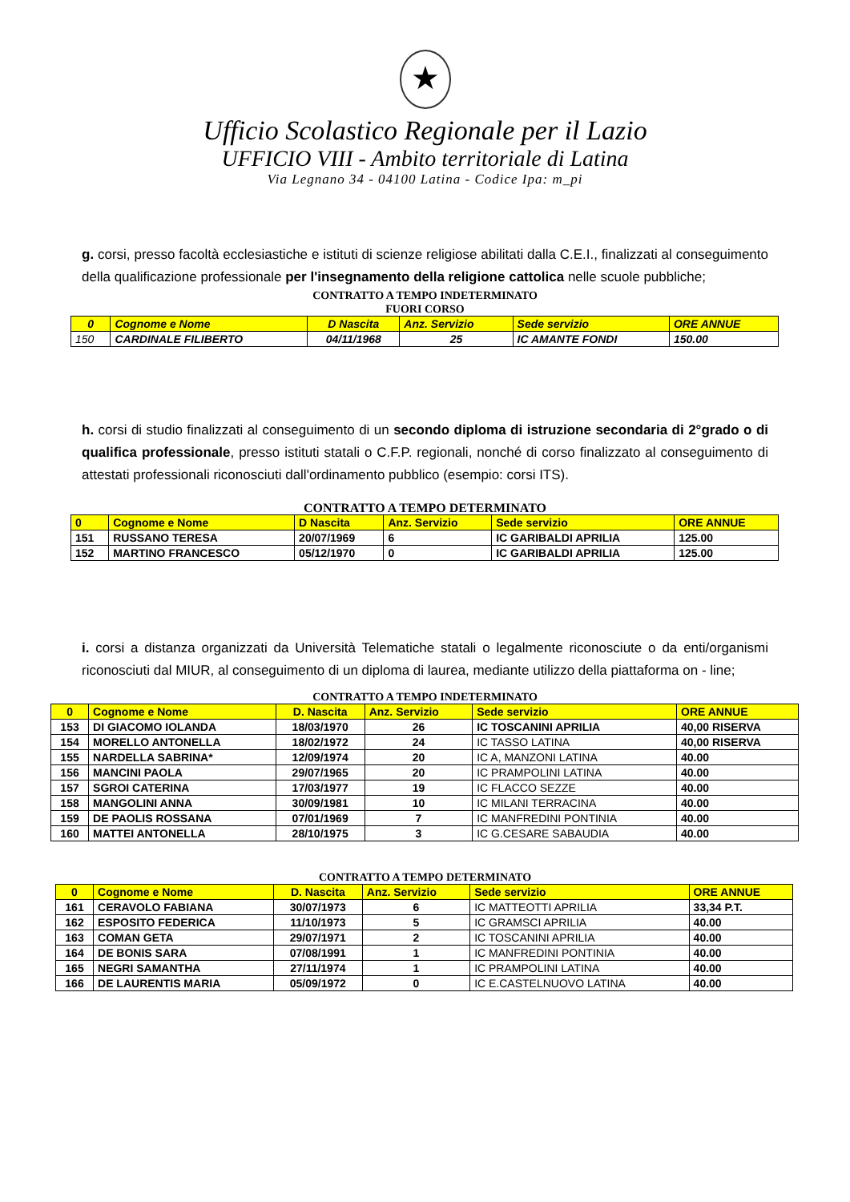★
Ufficio Scolastico Regionale per il Lazio
UFFICIO VIII - Ambito territoriale di Latina
Via Legnano 34 - 04100 Latina - Codice Ipa: m_pi
g. corsi, presso facoltà ecclesiastiche e istituti di scienze religiose abilitati dalla C.E.I., finalizzati al conseguimento della qualificazione professionale per l'insegnamento della religione cattolica nelle scuole pubbliche;
CONTRATTO A TEMPO INDETERMINATO
FUORI CORSO
| 0 | Cognome e Nome | D Nascita | Anz. Servizio | Sede servizio | ORE ANNUE |
| --- | --- | --- | --- | --- | --- |
| 150 | CARDINALE FILIBERTO | 04/11/1968 | 25 | IC AMANTE FONDI | 150.00 |
h. corsi di studio finalizzati al conseguimento di un secondo diploma di istruzione secondaria di 2°grado o di qualifica professionale, presso istituti statali o C.F.P. regionali, nonché di corso finalizzato al conseguimento di attestati professionali riconosciuti dall'ordinamento pubblico (esempio: corsi ITS).
CONTRATTO A TEMPO DETERMINATO
| 0 | Cognome e Nome | D Nascita | Anz. Servizio | Sede servizio | ORE ANNUE |
| --- | --- | --- | --- | --- | --- |
| 151 | RUSSANO TERESA | 20/07/1969 | 6 | IC GARIBALDI APRILIA | 125.00 |
| 152 | MARTINO FRANCESCO | 05/12/1970 | 0 | IC GARIBALDI APRILIA | 125.00 |
i. corsi a distanza organizzati da Università Telematiche statali o legalmente riconosciute o da enti/organismi riconosciuti dal MIUR, al conseguimento di un diploma di laurea, mediante utilizzo della piattaforma on - line;
CONTRATTO A TEMPO INDETERMINATO
| 0 | Cognome e Nome | D. Nascita | Anz. Servizio | Sede servizio | ORE ANNUE |
| --- | --- | --- | --- | --- | --- |
| 153 | DI GIACOMO IOLANDA | 18/03/1970 | 26 | IC TOSCANINI APRILIA | 40,00 RISERVA |
| 154 | MORELLO ANTONELLA | 18/02/1972 | 24 | IC TASSO LATINA | 40,00 RISERVA |
| 155 | NARDELLA SABRINA* | 12/09/1974 | 20 | IC A, MANZONI LATINA | 40.00 |
| 156 | MANCINI PAOLA | 29/07/1965 | 20 | IC PRAMPOLINI LATINA | 40.00 |
| 157 | SGROI CATERINA | 17/03/1977 | 19 | IC FLACCO SEZZE | 40.00 |
| 158 | MANGOLINI ANNA | 30/09/1981 | 10 | IC MILANI TERRACINA | 40.00 |
| 159 | DE PAOLIS ROSSANA | 07/01/1969 | 7 | IC MANFREDINI PONTINIA | 40.00 |
| 160 | MATTEI ANTONELLA | 28/10/1975 | 3 | IC G.CESARE SABAUDIA | 40.00 |
CONTRATTO A TEMPO DETERMINATO
| 0 | Cognome e Nome | D. Nascita | Anz. Servizio | Sede servizio | ORE ANNUE |
| --- | --- | --- | --- | --- | --- |
| 161 | CERAVOLO FABIANA | 30/07/1973 | 6 | IC MATTEOTTI APRILIA | 33,34 P.T. |
| 162 | ESPOSITO FEDERICA | 11/10/1973 | 5 | IC GRAMSCI APRILIA | 40.00 |
| 163 | COMAN GETA | 29/07/1971 | 2 | IC TOSCANINI APRILIA | 40.00 |
| 164 | DE BONIS SARA | 07/08/1991 | 1 | IC MANFREDINI PONTINIA | 40.00 |
| 165 | NEGRI SAMANTHA | 27/11/1974 | 1 | IC PRAMPOLINI LATINA | 40.00 |
| 166 | DE LAURENTIS MARIA | 05/09/1972 | 0 | IC E.CASTELNUOVO LATINA | 40.00 |